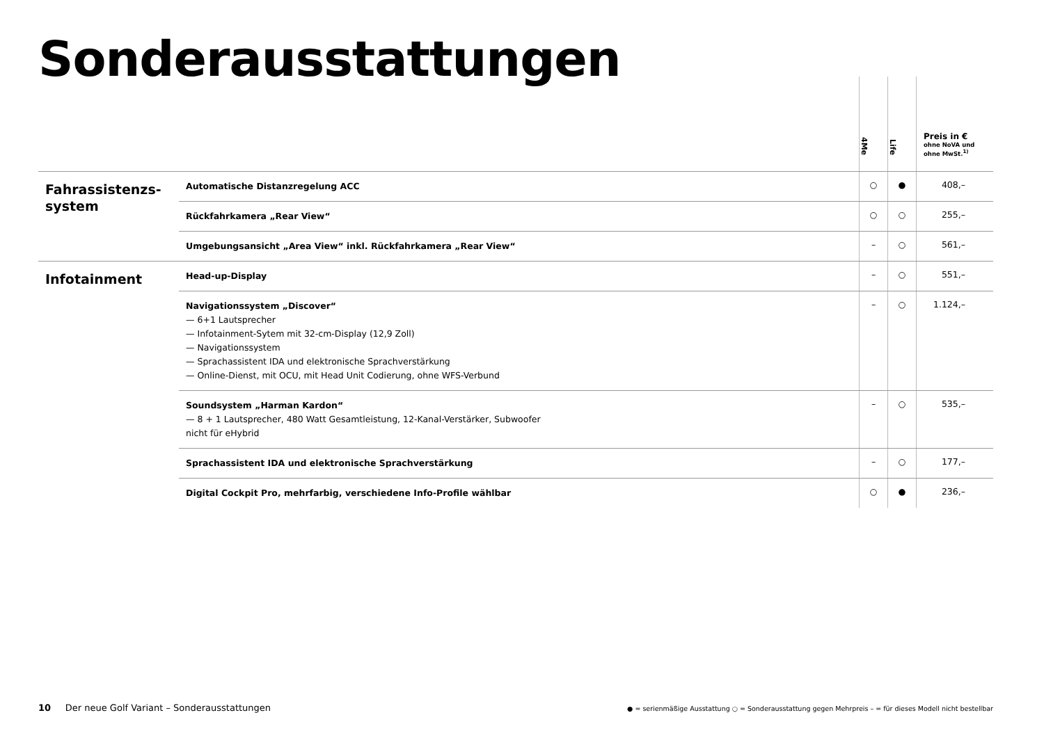Sonderausstattungen
| | | 4Me | Life | Preis in € ohne NoVA und ohne MwSt.<sup>1)</sup> |
| --- | --- | --- | --- | --- |
| Fahrassistenzs- system | Automatische Distanzregelung ACC | ○ | ● | 408,– |
| | Rückfahrkamera „Rear View“ | ○ | ○ | 255,– |
| | Umgebungsansicht „Area View“ inkl. Rückfahrkamera „Rear View“ | – | ○ | 561,– |
| Infotainment | Head-up-Display | – | ○ | 551,– |
| | Navigationssystem „Discover“ — 6+1 Lautsprecher — Infotainment-Sytem mit 32-cm-Display (12,9 Zoll) — Navigationssystem — Sprachassistent IDA und elektronische Sprachverstärkung — Online-Dienst, mit OCU, mit Head Unit Codierung, ohne WFS-Verbund | – | ○ | 1.124,– |
| | Soundsystem „Harman Kardon“ — 8 + 1 Lautsprecher, 480 Watt Gesamtleistung, 12-Kanal-Verstärker, Subwoofer nicht für eHybrid | – | ○ | 535,– |
| | Sprachassistent IDA und elektronische Sprachverstärkung | – | ○ | 177,– |
| | Digital Cockpit Pro, mehrfarbig, verschiedene Info-Profile wählbar | ○ | ● | 236,– |
10 Der neue Golf Variant – Sonderausstattungen
● = serienmäßige Ausstattung ○ = Sonderausstattung gegen Mehrpreis – = für dieses Modell nicht bestellbar